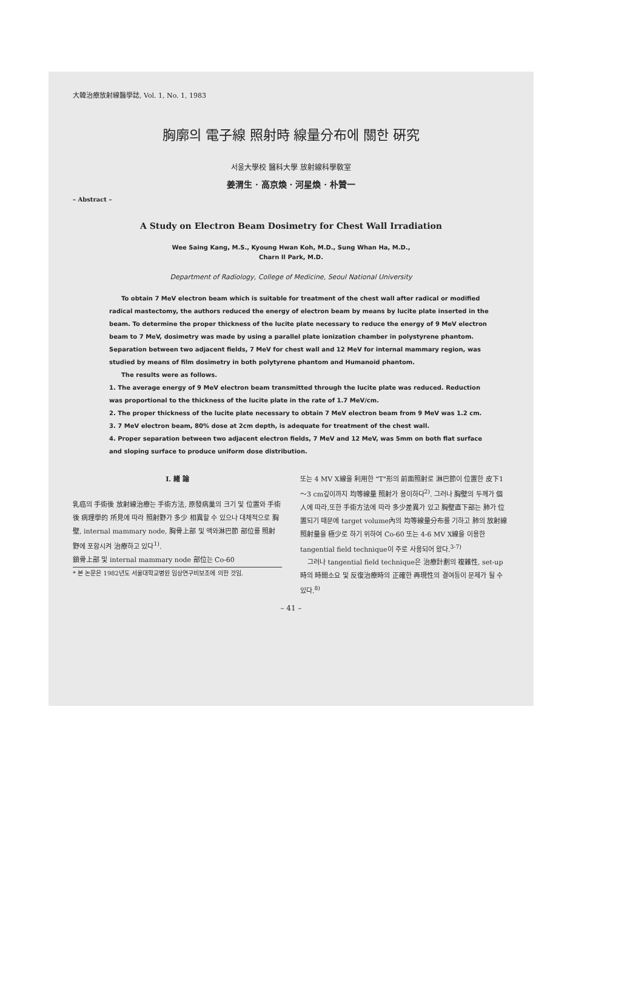大韓治療放射線醫學誌, Vol. 1, No. 1, 1983
胸廓의 電子線 照射時 線量分布에 關한 硏究
서울大學校 醫科大學 放射線科學敎室
姜渭生 · 高京煥 · 河星煥 · 朴贊一
– Abstract –
A Study on Electron Beam Dosimetry for Chest Wall Irradiation
Wee Saing Kang, M.S., Kyoung Hwan Koh, M.D., Sung Whan Ha, M.D.,
Charn Il Park, M.D.
Department of Radiology, College of Medicine, Seoul National University
To obtain 7 MeV electron beam which is suitable for treatment of the chest wall after radical or modified radical mastectomy, the authors reduced the energy of electron beam by means by lucite plate inserted in the beam. To determine the proper thickness of the lucite plate necessary to reduce the energy of 9 MeV electron beam to 7 MeV, dosimetry was made by using a parallel plate ionization chamber in polystyrene phantom. Separation between two adjacent fields, 7 MeV for chest wall and 12 MeV for internal mammary region, was studied by means of film dosimetry in both polytyrene phantom and Humanoid phantom.
The results were as follows.
1. The average energy of 9 MeV electron beam transmitted through the lucite plate was reduced. Reduction was proportional to the thickness of the lucite plate in the rate of 1.7 MeV/cm.
2. The proper thickness of the lucite plate necessary to obtain 7 MeV electron beam from 9 MeV was 1.2 cm.
3. 7 MeV electron beam, 80% dose at 2cm depth, is adequate for treatment of the chest wall.
4. Proper separation between two adjacent electron fields, 7 MeV and 12 MeV, was 5mm on both flat surface and sloping surface to produce uniform dose distribution.
I. 緖 論
乳癌의 手術後 放射線治療는 手術方法, 原發病巢의 크기 및 位置와 手術後 病理學的 所見에 따라 照射野가 多少 相異할 수 있으나 대체적으로 胸壁, internal mammary node, 胸骨上部 및 액와淋巴節 部位를 照射野에 포함시켜 治療하고 있다<sup>1)</sup>.
鎖骨上部 및 internal mammary node 部位는 Co-60
* 본 논문은 1982년도 서울대학교병원 임상연구비보조에 의한 것임.
또는 4 MV X線을 利用한 "T"形의 前面照射로 淋巴節이 位置한 皮下1～3 cm깊이까지 均等線量 照射가 용이하다<sup>2)</sup>. 그러나 胸壁의 두께가 個人에 따라,또한 手術方法에 따라 多少差異가 있고 胸壁直下部는 肺가 位置되기 때문에 target volume內의 均等線量分布를 기하고 肺의 放射線照射量을 極少로 하기 위하여 Co-60 또는 4-6 MV X線을 이용한 tangential field technique이 주로 사용되어 왔다.<sup>3-7)</sup>
그러나 tangential field technique은 治療計劃의 複雜性, set-up時의 時間소요 및 反復治療時의 正確한 再現性의 결여등이 문제가 될 수 있다.<sup>8)</sup>
– 41 –